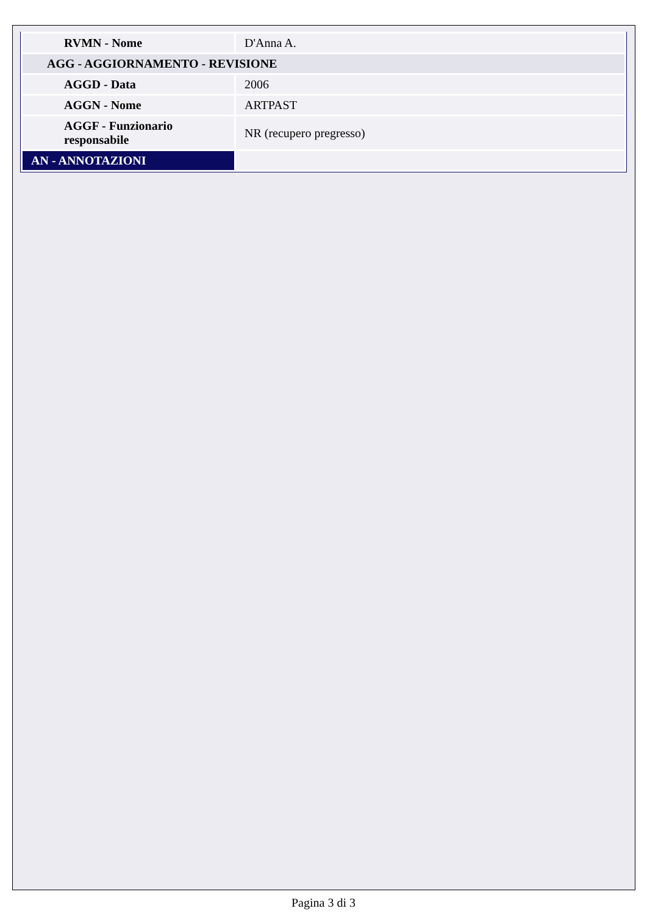| RVMN - Nome | D'Anna A. |
| AGG - AGGIORNAMENTO - REVISIONE | |
| AGGD - Data | 2006 |
| AGGN - Nome | ARTPAST |
| AGGF - Funzionario responsabile | NR (recupero pregresso) |
| AN - ANNOTAZIONI | |
Pagina 3 di 3